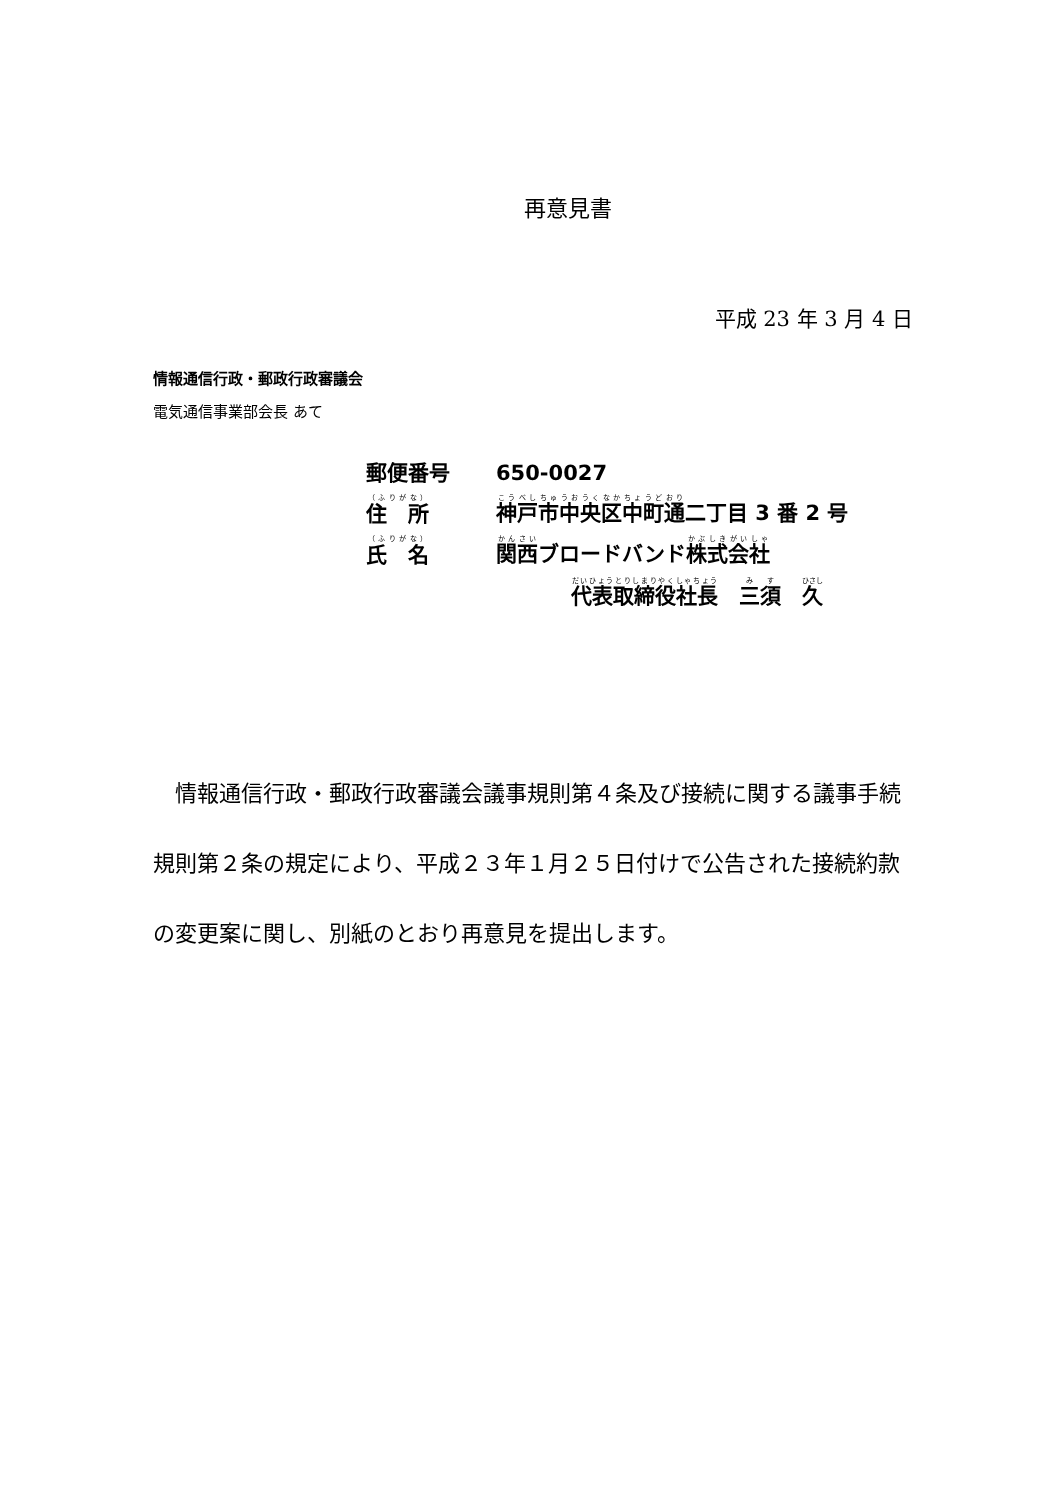再意見書
平成 23 年 3 月 4 日
情報通信行政・郵政行政審議会
電気通信事業部会長 あて
郵便番号 650-0027
住　所 神戸市中央区中町通二丁目 3 番 2 号
氏　名 関西ブロードバンド株式会社
代表取締役社長　三須　久
　情報通信行政・郵政行政審議会議事規則第４条及び接続に関する議事手続規則第２条の規定により、平成２３年１月２５日付けで公告された接続約款の変更案に関し、別紙のとおり再意見を提出します。